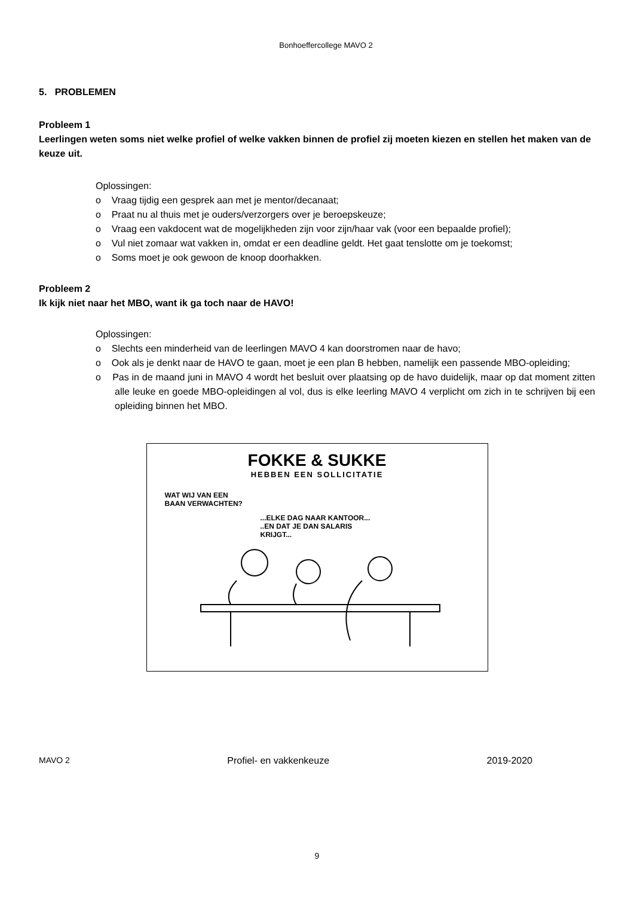Bonhoeffercollege MAVO 2
5. PROBLEMEN
Probleem 1
Leerlingen weten soms niet welke profiel of welke vakken binnen de profiel zij moeten kiezen en stellen het maken van de keuze uit.
Oplossingen:
o Vraag tijdig een gesprek aan met je mentor/decanaat;
o Praat nu al thuis met je ouders/verzorgers over je beroepskeuze;
o Vraag een vakdocent wat de mogelijkheden zijn voor zijn/haar vak (voor een bepaalde profiel);
o Vul niet zomaar wat vakken in, omdat er een deadline geldt. Het gaat tenslotte om je toekomst;
o Soms moet je ook gewoon de knoop doorhakken.
Probleem 2
Ik kijk niet naar het MBO, want ik ga toch naar de HAVO!
Oplossingen:
o Slechts een minderheid van de leerlingen MAVO 4 kan doorstromen naar de havo;
o Ook als je denkt naar de HAVO te gaan, moet je een plan B hebben, namelijk een passende MBO-opleiding;
o Pas in de maand juni in MAVO 4 wordt het besluit over plaatsing op de havo duidelijk, maar op dat moment zitten alle leuke en goede MBO-opleidingen al vol, dus is elke leerling MAVO 4 verplicht om zich in te schrijven bij een opleiding binnen het MBO.
FOKKE & SUKKE
HEBBEN EEN SOLLICITATIE
WAT WIJ VAN EEN
BAAN VERWACHTEN?
...ELKE DAG NAAR KANTOOR...
..EN DAT JE DAN SALARIS
KRIJGT...
MAVO 2 Profiel- en vakkenkeuze 2019-2020
9